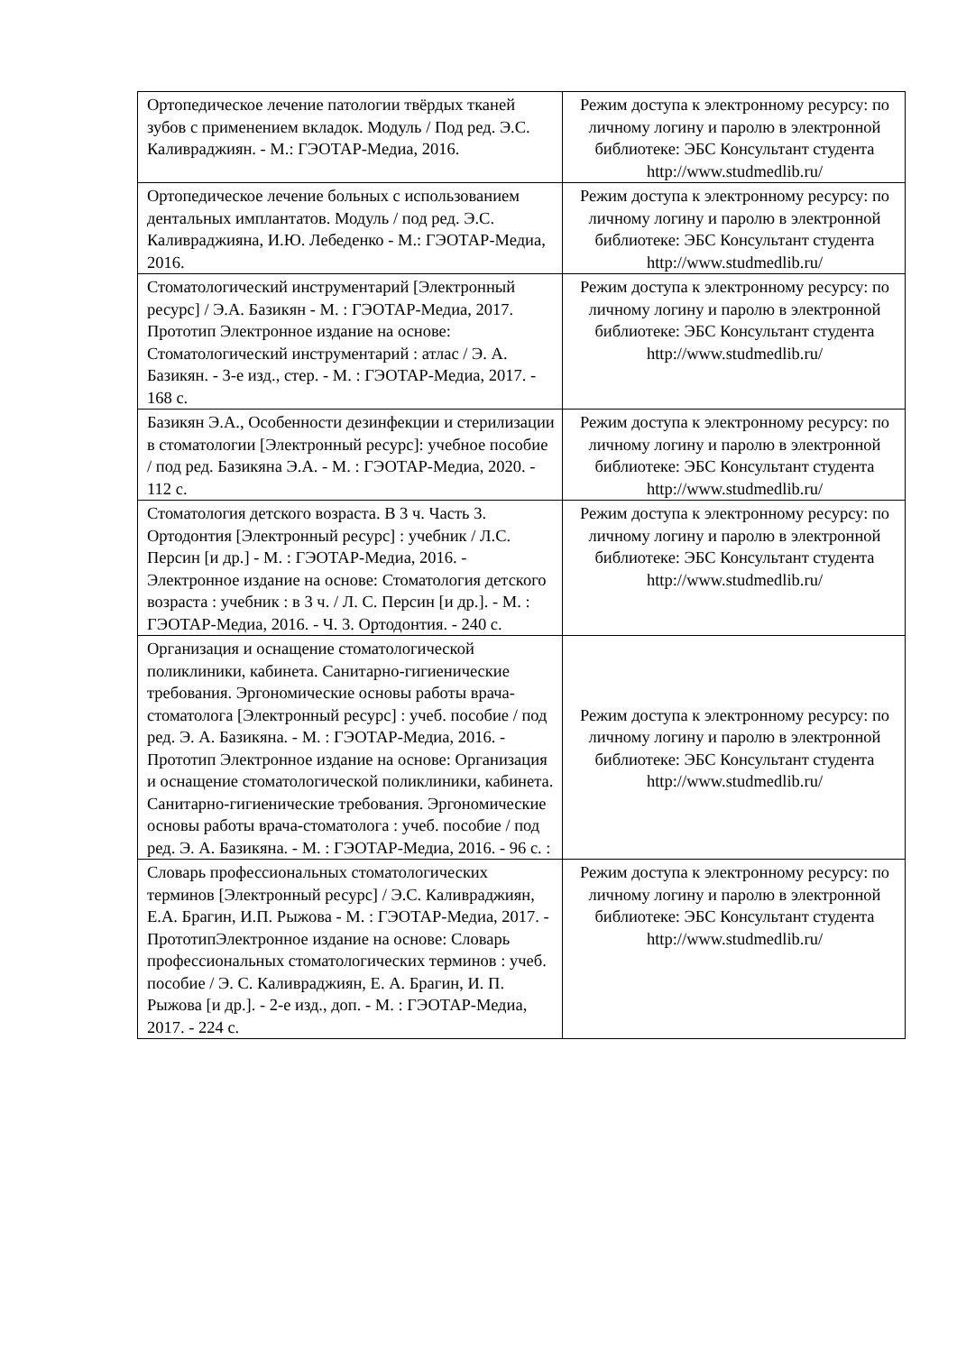| Ортопедическое лечение патологии твёрдых тканей зубов с применением вкладок. Модуль / Под ред. Э.С. Каливраджиян. - М.: ГЭОТАР-Медиа, 2016. | Режим доступа к электронному ресурсу: по личному логину и паролю в электронной библиотеке: ЭБС Консультант студента http://www.studmedlib.ru/ |
| Ортопедическое лечение больных с использованием дентальных имплантатов. Модуль / под ред. Э.С. Каливраджияна, И.Ю. Лебеденко - М.: ГЭОТАР-Медиа, 2016. | Режим доступа к электронному ресурсу: по личному логину и паролю в электронной библиотеке: ЭБС Консультант студента http://www.studmedlib.ru/ |
| Стоматологический инструментарий [Электронный ресурс] / Э.А. Базикян - М. : ГЭОТАР-Медиа, 2017. Прототип Электронное издание на основе: Стоматологический инструментарий : атлас / Э. А. Базикян. - 3-е изд., стер. - М. : ГЭОТАР-Медиа, 2017. - 168 с. | Режим доступа к электронному ресурсу: по личному логину и паролю в электронной библиотеке: ЭБС Консультант студента http://www.studmedlib.ru/ |
| Базикян Э.А., Особенности дезинфекции и стерилизации в стоматологии [Электронный ресурс]: учебное пособие / под ред. Базикяна Э.А. - М. : ГЭОТАР-Медиа, 2020. - 112 с. | Режим доступа к электронному ресурсу: по личному логину и паролю в электронной библиотеке: ЭБС Консультант студента http://www.studmedlib.ru/ |
| Стоматология детского возраста. В 3 ч. Часть 3. Ортодонтия [Электронный ресурс] : учебник / Л.С. Персин [и др.] - М. : ГЭОТАР-Медиа, 2016. - Электронное издание на основе: Стоматология детского возраста : учебник : в 3 ч. / Л. С. Персин [и др.]. - М. : ГЭОТАР-Медиа, 2016. - Ч. 3. Ортодонтия. - 240 с. | Режим доступа к электронному ресурсу: по личному логину и паролю в электронной библиотеке: ЭБС Консультант студента http://www.studmedlib.ru/ |
| Организация и оснащение стоматологической поликлиники, кабинета. Санитарно-гигиенические требования. Эргономические основы работы врача-стоматолога [Электронный ресурс] : учеб. пособие / под ред. Э. А. Базикяна. - М. : ГЭОТАР-Медиа, 2016. - Прототип Электронное издание на основе: Организация и оснащение стоматологической поликлиники, кабинета. Санитарно-гигиенические требования. Эргономические основы работы врача-стоматолога : учеб. пособие / под ред. Э. А. Базикяна. - М. : ГЭОТАР-Медиа, 2016. - 96 с. : | Режим доступа к электронному ресурсу: по личному логину и паролю в электронной библиотеке: ЭБС Консультант студента http://www.studmedlib.ru/ |
| Словарь профессиональных стоматологических терминов [Электронный ресурс] / Э.С. Каливраджиян, Е.А. Брагин, И.П. Рыжова - М. : ГЭОТАР-Медиа, 2017. - ПрототипЭлектронное издание на основе: Словарь профессиональных стоматологических терминов : учеб. пособие / Э. С. Каливраджиян, Е. А. Брагин, И. П. Рыжова [и др.]. - 2-е изд., доп. - М. : ГЭОТАР-Медиа, 2017. - 224 с. | Режим доступа к электронному ресурсу: по личному логину и паролю в электронной библиотеке: ЭБС Консультант студента http://www.studmedlib.ru/ |